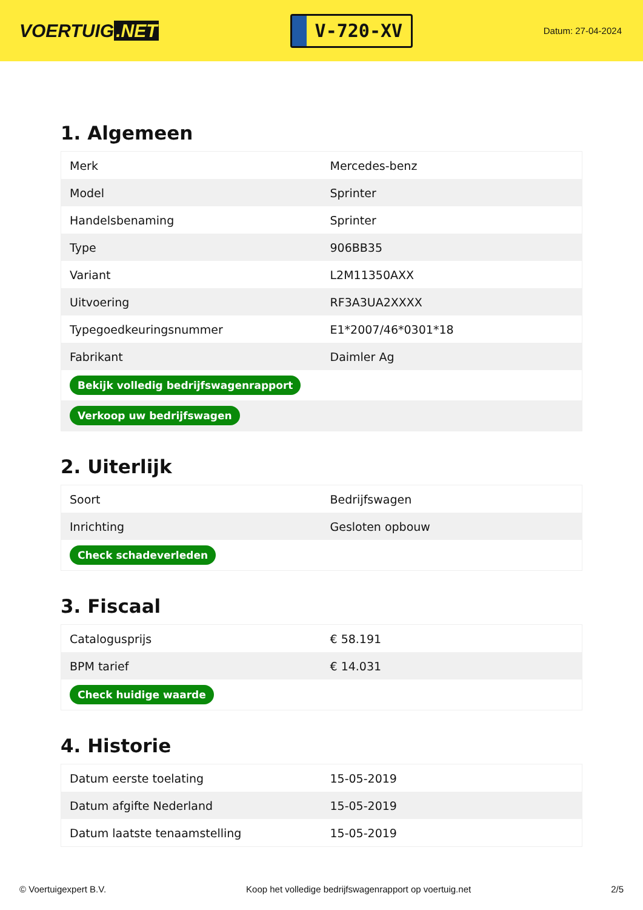VOERTUIG.NET
V-720-XV
Datum: 27-04-2024
1. Algemeen
| Merk | Mercedes-benz |
| Model | Sprinter |
| Handelsbenaming | Sprinter |
| Type | 906BB35 |
| Variant | L2M11350AXX |
| Uitvoering | RF3A3UA2XXXX |
| Typegoedkeuringsnummer | E1*2007/46*0301*18 |
| Fabrikant | Daimler Ag |
| Bekijk volledig bedrijfswagenrapport | |
| Verkoop uw bedrijfswagen | |
2. Uiterlijk
| Soort | Bedrijfswagen |
| Inrichting | Gesloten opbouw |
| Check schadeverleden | |
3. Fiscaal
| Catalogusprijs | € 58.191 |
| BPM tarief | € 14.031 |
| Check huidige waarde | |
4. Historie
| Datum eerste toelating | 15-05-2019 |
| Datum afgifte Nederland | 15-05-2019 |
| Datum laatste tenaamstelling | 15-05-2019 |
© Voertuigexpert B.V. Koop het volledige bedrijfswagenrapport op voertuig.net 2/5